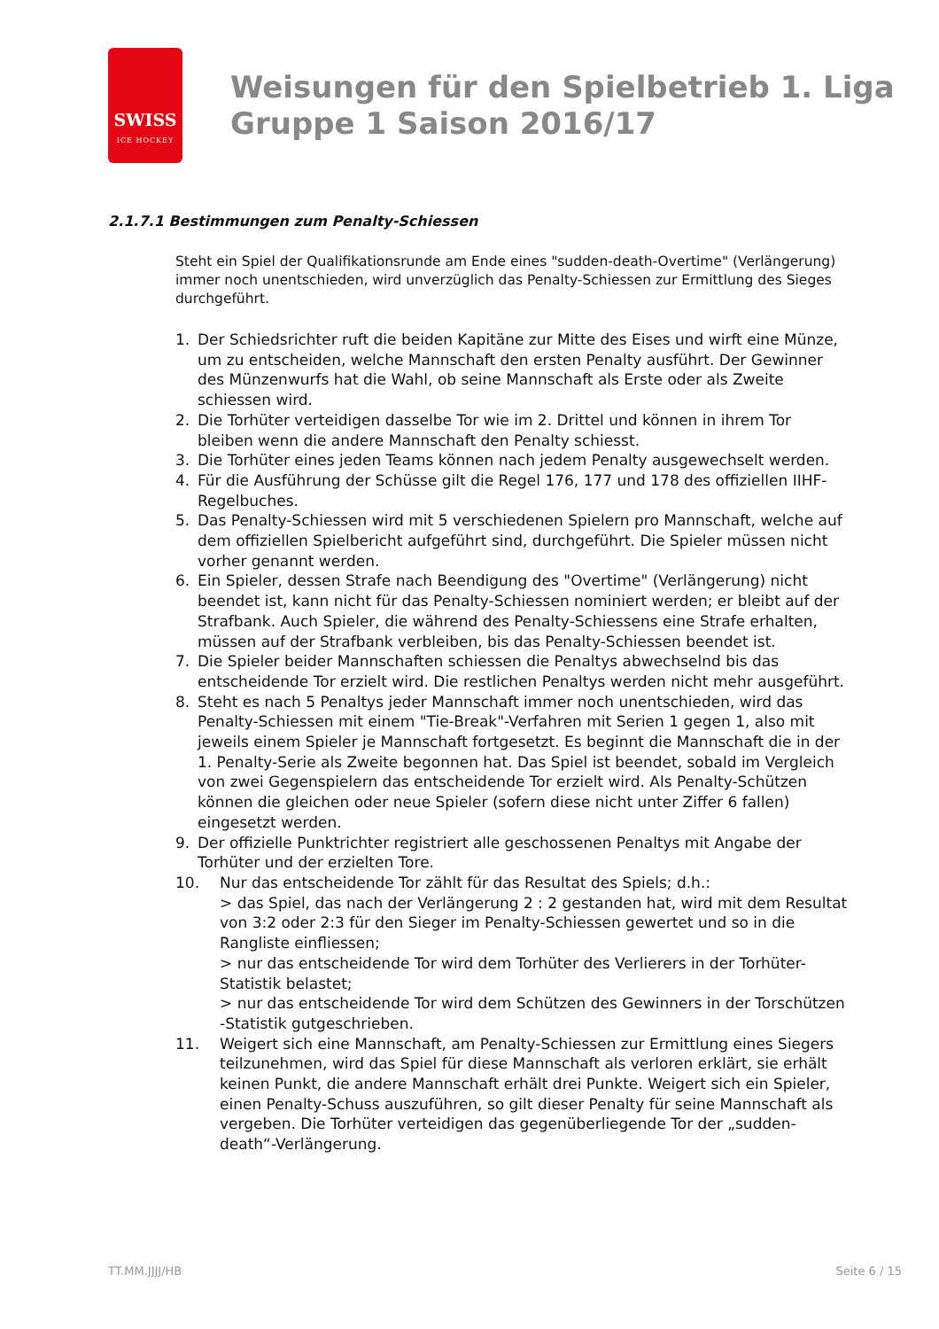SWISS
ICE HOCKEY
Weisungen für den Spielbetrieb 1. Liga
Gruppe 1 Saison 2016/17
2.1.7.1 Bestimmungen zum Penalty-Schiessen
Steht ein Spiel der Qualifikationsrunde am Ende eines "sudden-death-Overtime" (Verlängerung) immer noch unentschieden, wird unverzüglich das Penalty-Schiessen zur Ermittlung des Sieges durchgeführt.
1. Der Schiedsrichter ruft die beiden Kapitäne zur Mitte des Eises und wirft eine Münze, um zu entscheiden, welche Mannschaft den ersten Penalty ausführt. Der Gewinner des Münzenwurfs hat die Wahl, ob seine Mannschaft als Erste oder als Zweite schiessen wird.
2. Die Torhüter verteidigen dasselbe Tor wie im 2. Drittel und können in ihrem Tor bleiben wenn die andere Mannschaft den Penalty schiesst.
3. Die Torhüter eines jeden Teams können nach jedem Penalty ausgewechselt werden.
4. Für die Ausführung der Schüsse gilt die Regel 176, 177 und 178 des offiziellen IIHF-Regelbuches.
5. Das Penalty-Schiessen wird mit 5 verschiedenen Spielern pro Mannschaft, welche auf dem offiziellen Spielbericht aufgeführt sind, durchgeführt. Die Spieler müssen nicht vorher genannt werden.
6. Ein Spieler, dessen Strafe nach Beendigung des "Overtime" (Verlängerung) nicht beendet ist, kann nicht für das Penalty-Schiessen nominiert werden; er bleibt auf der Strafbank. Auch Spieler, die während des Penalty-Schiessens eine Strafe erhalten, müssen auf der Strafbank verbleiben, bis das Penalty-Schiessen beendet ist.
7. Die Spieler beider Mannschaften schiessen die Penaltys abwechselnd bis das entscheidende Tor erzielt wird. Die restlichen Penaltys werden nicht mehr ausgeführt.
8. Steht es nach 5 Penaltys jeder Mannschaft immer noch unentschieden, wird das Penalty-Schiessen mit einem "Tie-Break"-Verfahren mit Serien 1 gegen 1, also mit jeweils einem Spieler je Mannschaft fortgesetzt. Es beginnt die Mannschaft die in der 1. Penalty-Serie als Zweite begonnen hat. Das Spiel ist beendet, sobald im Vergleich von zwei Gegenspielern das entscheidende Tor erzielt wird. Als Penalty-Schützen können die gleichen oder neue Spieler (sofern diese nicht unter Ziffer 6 fallen) eingesetzt werden.
9. Der offizielle Punktrichter registriert alle geschossenen Penaltys mit Angabe der Torhüter und der erzielten Tore.
10. Nur das entscheidende Tor zählt für das Resultat des Spiels; d.h.:
> das Spiel, das nach der Verlängerung 2 : 2 gestanden hat, wird mit dem Resultat von 3:2 oder 2:3 für den Sieger im Penalty-Schiessen gewertet und so in die Rangliste einfliessen;
> nur das entscheidende Tor wird dem Torhüter des Verlierers in der Torhüter-Statistik belastet;
> nur das entscheidende Tor wird dem Schützen des Gewinners in der Torschützen -Statistik gutgeschrieben.
11. Weigert sich eine Mannschaft, am Penalty-Schiessen zur Ermittlung eines Siegers teilzunehmen, wird das Spiel für diese Mannschaft als verloren erklärt, sie erhält keinen Punkt, die andere Mannschaft erhält drei Punkte. Weigert sich ein Spieler, einen Penalty-Schuss auszuführen, so gilt dieser Penalty für seine Mannschaft als vergeben. Die Torhüter verteidigen das gegenüberliegende Tor der „sudden-death“-Verlängerung.
TT.MM.JJJJ/HB Seite 6 / 15